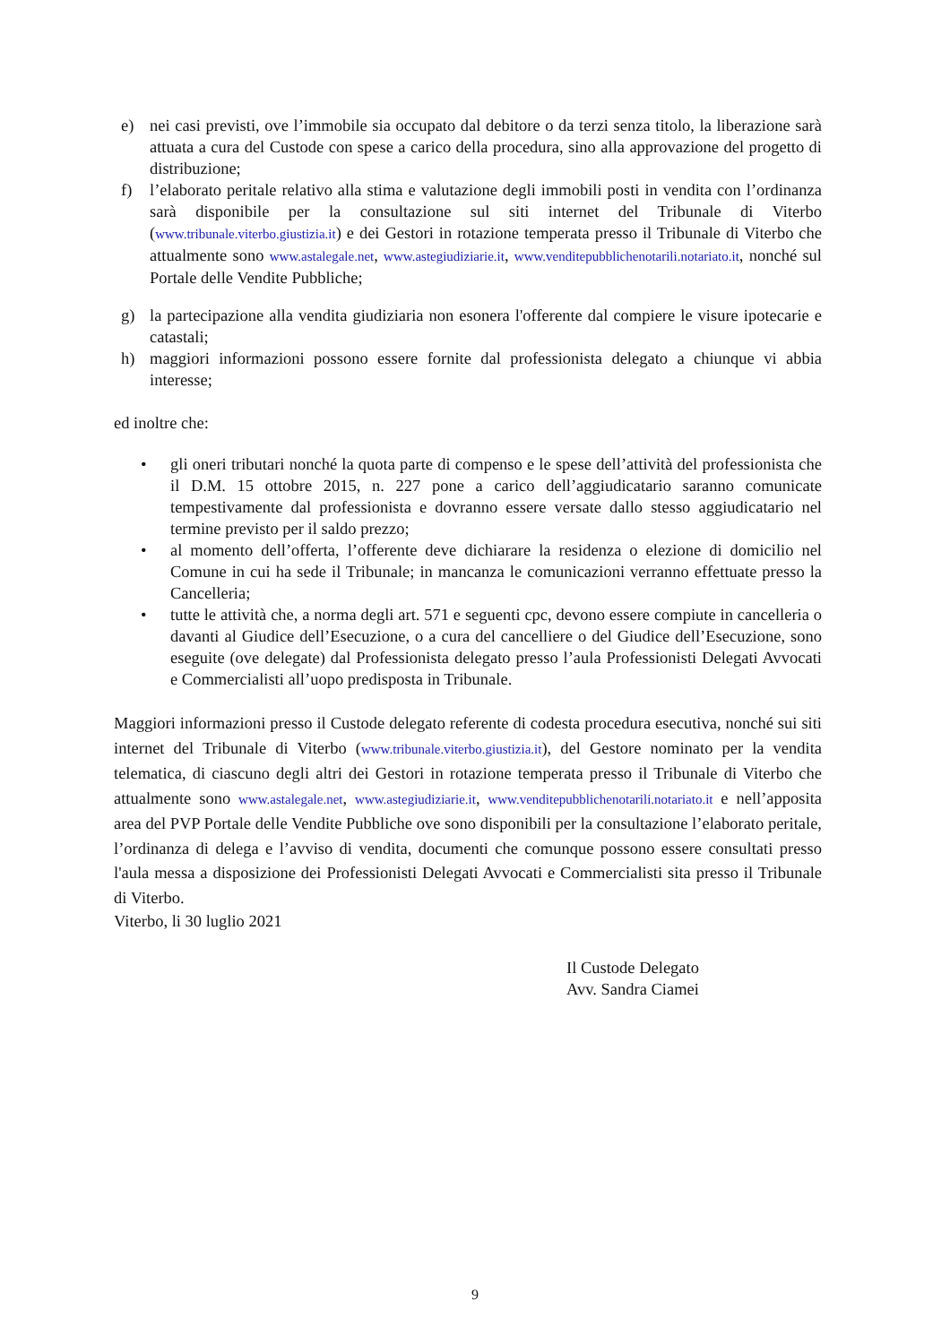e) nei casi previsti, ove l’immobile sia occupato dal debitore o da terzi senza titolo, la liberazione sarà attuata a cura del Custode con spese a carico della procedura, sino alla approvazione del progetto di distribuzione;
f) l’elaborato peritale relativo alla stima e valutazione degli immobili posti in vendita con l’ordinanza sarà disponibile per la consultazione sul siti internet del Tribunale di Viterbo (www.tribunale.viterbo.giustizia.it) e dei Gestori in rotazione temperata presso il Tribunale di Viterbo che attualmente sono www.astalegale.net, www.astegiudiziarie.it, www.venditepubblichenotarili.notariato.it, nonché sul Portale delle Vendite Pubbliche;
g) la partecipazione alla vendita giudiziaria non esonera l'offerente dal compiere le visure ipotecarie e catastali;
h) maggiori informazioni possono essere fornite dal professionista delegato a chiunque vi abbia interesse;
ed inoltre che:
• gli oneri tributari nonché la quota parte di compenso e le spese dell’attività del professionista che il D.M. 15 ottobre 2015, n. 227 pone a carico dell’aggiudicatario saranno comunicate tempestivamente dal professionista e dovranno essere versate dallo stesso aggiudicatario nel termine previsto per il saldo prezzo;
• al momento dell’offerta, l’offerente deve dichiarare la residenza o elezione di domicilio nel Comune in cui ha sede il Tribunale; in mancanza le comunicazioni verranno effettuate presso la Cancelleria;
• tutte le attività che, a norma degli art. 571 e seguenti cpc, devono essere compiute in cancelleria o davanti al Giudice dell’Esecuzione, o a cura del cancelliere o del Giudice dell’Esecuzione, sono eseguite (ove delegate) dal Professionista delegato presso l’aula Professionisti Delegati Avvocati e Commercialisti all’uopo predisposta in Tribunale.
Maggiori informazioni presso il Custode delegato referente di codesta procedura esecutiva, nonché sui siti internet del Tribunale di Viterbo (www.tribunale.viterbo.giustizia.it), del Gestore nominato per la vendita telematica, di ciascuno degli altri dei Gestori in rotazione temperata presso il Tribunale di Viterbo che attualmente sono www.astalegale.net, www.astegiudiziarie.it, www.venditepubblichenotarili.notariato.it e nell’apposita area del PVP Portale delle Vendite Pubbliche ove sono disponibili per la consultazione l’elaborato peritale, l’ordinanza di delega e l’avviso di vendita, documenti che comunque possono essere consultati presso l'aula messa a disposizione dei Professionisti Delegati Avvocati e Commercialisti sita presso il Tribunale di Viterbo.
Viterbo, li 30 luglio 2021
Il Custode Delegato
Avv. Sandra Ciamei
9